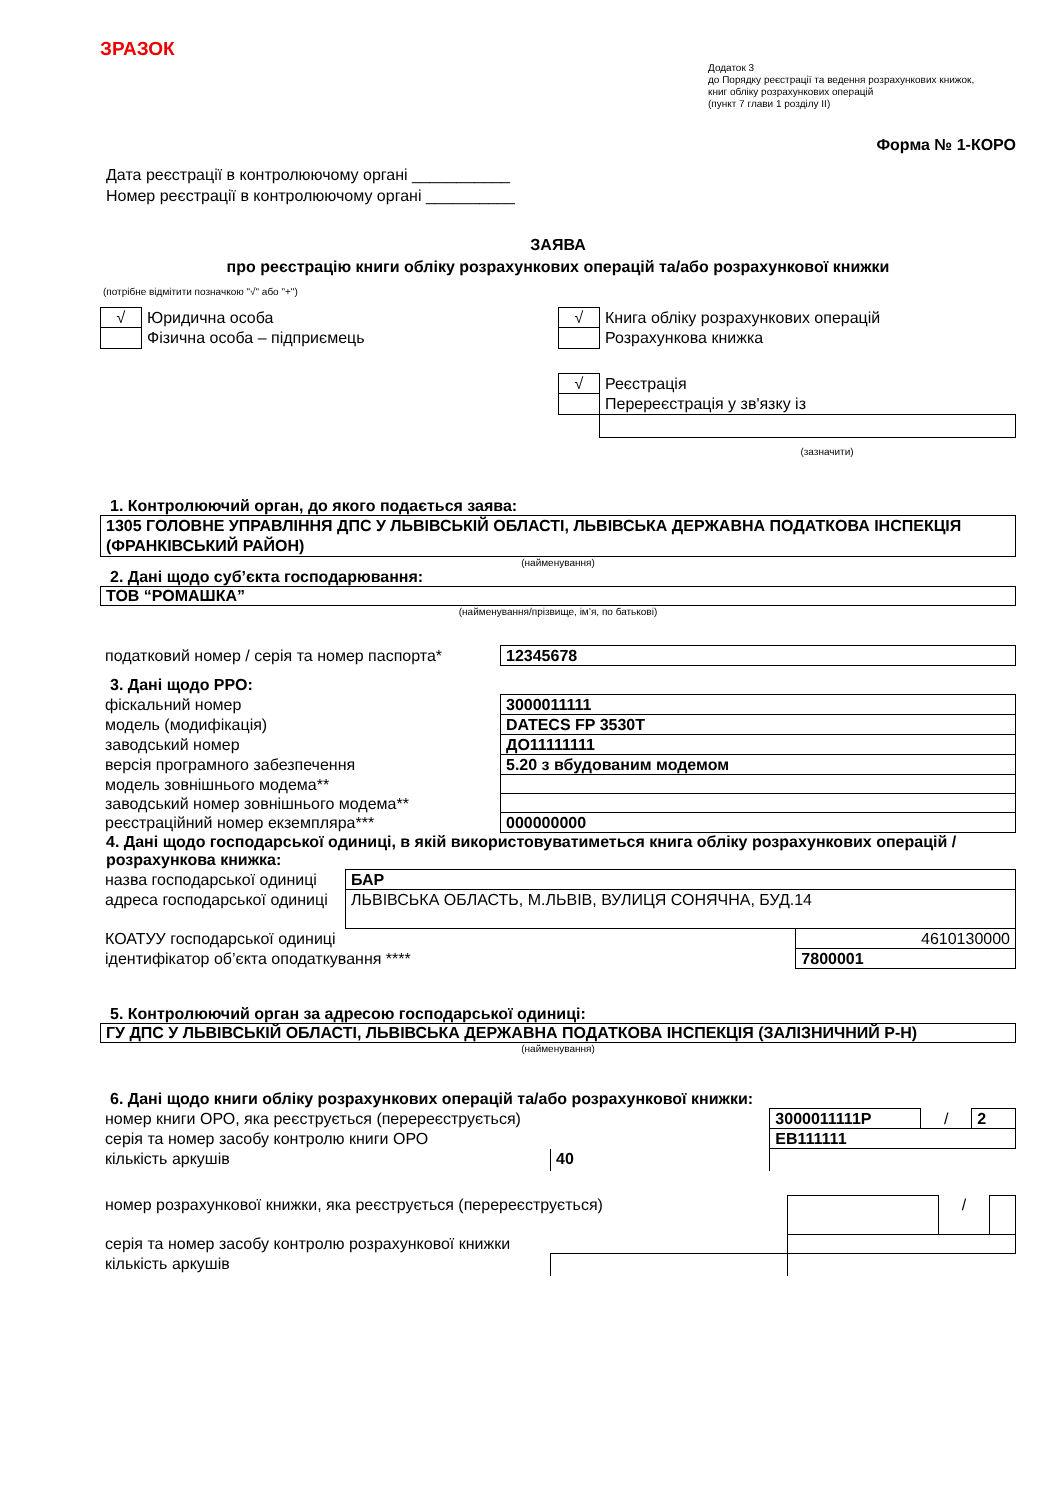ЗРАЗОК
Додаток 3
до Порядку реєстрації та ведення розрахункових книжок,
книг обліку розрахункових операцій
(пункт 7 глави 1 розділу ІІ)
Форма № 1-КОРО
Дата реєстрації в контролюючому органі ___________
Номер реєстрації в контролюючому органі __________
ЗАЯВА
про реєстрацію книги обліку розрахункових операцій та/або розрахункової книжки
(потрібне відмітити позначкою "√" або "+")
| / √ / Юридична особа / / / Фізична особа – підприємець / | / √ / Книга обліку розрахункових операцій / / / Розрахункова книжка / / √ / Реєстрація / / / Перереєстрація у зв'язку із / (зазначити) |
1. Контролюючий орган, до якого подається заява:
1305 ГОЛОВНЕ УПРАВЛІННЯ ДПС У ЛЬВІВСЬКІЙ ОБЛАСТІ, ЛЬВІВСЬКА ДЕРЖАВНА ПОДАТКОВА ІНСПЕКЦІЯ (ФРАНКІВСЬКИЙ РАЙОН)
(найменування)
2. Дані щодо суб’єкта господарювання:
ТОВ “РОМАШКА”
(найменування/прізвище, ім’я, по батькові)
| податковий номер / серія та номер паспорта* | 12345678 |
3. Дані щодо РРО:
| фіскальний номер | 3000011111 |
| модель (модифікація) | DATECS FP 3530T |
| заводський номер | ДО11111111 |
| версія програмного забезпечення | 5.20 з вбудованим модемом |
| модель зовнішнього модема** | |
| заводський номер зовнішнього модема** | |
| реєстраційний номер екземпляра*** | 000000000 |
4. Дані щодо господарської одиниці, в якій використовуватиметься книга обліку розрахункових операцій / розрахункова книжка:
| назва господарської одиниці | БАР | |
| адреса господарської одиниці | ЛЬВІВСЬКА ОБЛАСТЬ, М.ЛЬВІВ, ВУЛИЦЯ СОНЯЧНА, БУД.14 | |
| КОАТУУ господарської одиниці | | 4610130000 |
| ідентифікатор об’єкта оподаткування **** | | 7800001 |
5. Контролюючий орган за адресою господарської одиниці:
ГУ ДПС У ЛЬВІВСЬКІЙ ОБЛАСТІ, ЛЬВІВСЬКА ДЕРЖАВНА ПОДАТКОВА ІНСПЕКЦІЯ (ЗАЛІЗНИЧНИЙ Р-Н)
(найменування)
6. Дані щодо книги обліку розрахункових операцій та/або розрахункової книжки:
| номер книги ОРО, яка реєструється (перереєструється) | | 3000011111Р | / | 2 |
| серія та номер засобу контролю книги ОРО | | ЕВ111111 | | |
| кількість аркушів | 40 | | | |
| номер розрахункової книжки, яка реєструється (перереєструється) | | | / | |
| серія та номер засобу контролю розрахункової книжки | | | | |
| кількість аркушів | | | | |